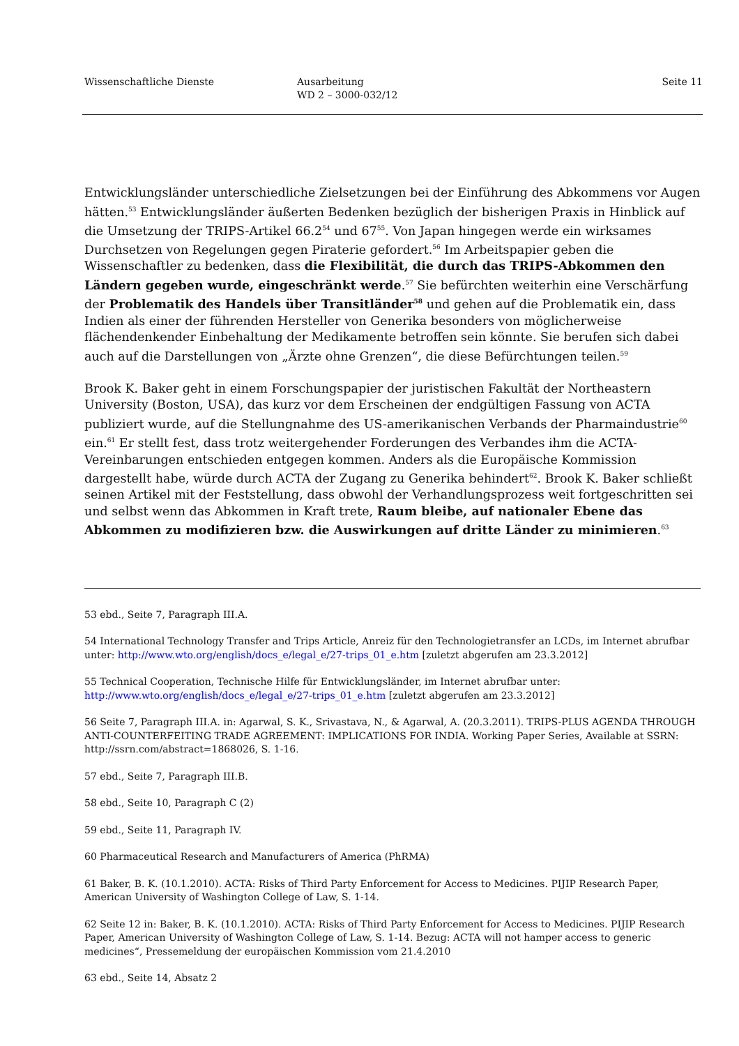Wissenschaftliche Dienste Ausarbeitung
WD 2 – 3000-032/12
Seite 11
Entwicklungsländer unterschiedliche Zielsetzungen bei der Einführung des Abkommens vor Augen hätten.<sup>53</sup> Entwicklungsländer äußerten Bedenken bezüglich der bisherigen Praxis in Hinblick auf die Umsetzung der TRIPS-Artikel 66.2<sup>54</sup> und 67<sup>55</sup>. Von Japan hingegen werde ein wirksames Durchsetzen von Regelungen gegen Piraterie gefordert.<sup>56</sup> Im Arbeitspapier geben die Wissenschaftler zu bedenken, dass die Flexibilität, die durch das TRIPS-Abkommen den Ländern gegeben wurde, eingeschränkt werde.<sup>57</sup> Sie befürchten weiterhin eine Verschärfung der Problematik des Handels über Transitländer<sup>58</sup> und gehen auf die Problematik ein, dass Indien als einer der führenden Hersteller von Generika besonders von möglicherweise flächendenkender Einbehaltung der Medikamente betroffen sein könnte. Sie berufen sich dabei auch auf die Darstellungen von „Ärzte ohne Grenzen“, die diese Befürchtungen teilen.<sup>59</sup>
Brook K. Baker geht in einem Forschungspapier der juristischen Fakultät der Northeastern University (Boston, USA), das kurz vor dem Erscheinen der endgültigen Fassung von ACTA publiziert wurde, auf die Stellungnahme des US-amerikanischen Verbands der Pharmaindustrie<sup>60</sup> ein.<sup>61</sup> Er stellt fest, dass trotz weitergehender Forderungen des Verbandes ihm die ACTA-Vereinbarungen entschieden entgegen kommen. Anders als die Europäische Kommission dargestellt habe, würde durch ACTA der Zugang zu Generika behindert<sup>62</sup>. Brook K. Baker schließt seinen Artikel mit der Feststellung, dass obwohl der Verhandlungsprozess weit fortgeschritten sei und selbst wenn das Abkommen in Kraft trete, Raum bleibe, auf nationaler Ebene das Abkommen zu modifizieren bzw. die Auswirkungen auf dritte Länder zu minimieren.<sup>63</sup>
53 ebd., Seite 7, Paragraph III.A.
54 International Technology Transfer and Trips Article, Anreiz für den Technologietransfer an LCDs, im Internet abrufbar unter: http://www.wto.org/english/docs_e/legal_e/27-trips_01_e.htm [zuletzt abgerufen am 23.3.2012]
55 Technical Cooperation, Technische Hilfe für Entwicklungsländer, im Internet abrufbar unter: http://www.wto.org/english/docs_e/legal_e/27-trips_01_e.htm [zuletzt abgerufen am 23.3.2012]
56 Seite 7, Paragraph III.A. in: Agarwal, S. K., Srivastava, N., & Agarwal, A. (20.3.2011). TRIPS-PLUS AGENDA THROUGH ANTI-COUNTERFEITING TRADE AGREEMENT: IMPLICATIONS FOR INDIA. Working Paper Series, Available at SSRN: http://ssrn.com/abstract=1868026, S. 1-16.
57 ebd., Seite 7, Paragraph III.B.
58 ebd., Seite 10, Paragraph C (2)
59 ebd., Seite 11, Paragraph IV.
60 Pharmaceutical Research and Manufacturers of America (PhRMA)
61 Baker, B. K. (10.1.2010). ACTA: Risks of Third Party Enforcement for Access to Medicines. PIJIP Research Paper, American University of Washington College of Law, S. 1-14.
62 Seite 12 in: Baker, B. K. (10.1.2010). ACTA: Risks of Third Party Enforcement for Access to Medicines. PIJIP Research Paper, American University of Washington College of Law, S. 1-14. Bezug: ACTA will not hamper access to generic medicines“, Pressemeldung der europäischen Kommission vom 21.4.2010
63 ebd., Seite 14, Absatz 2